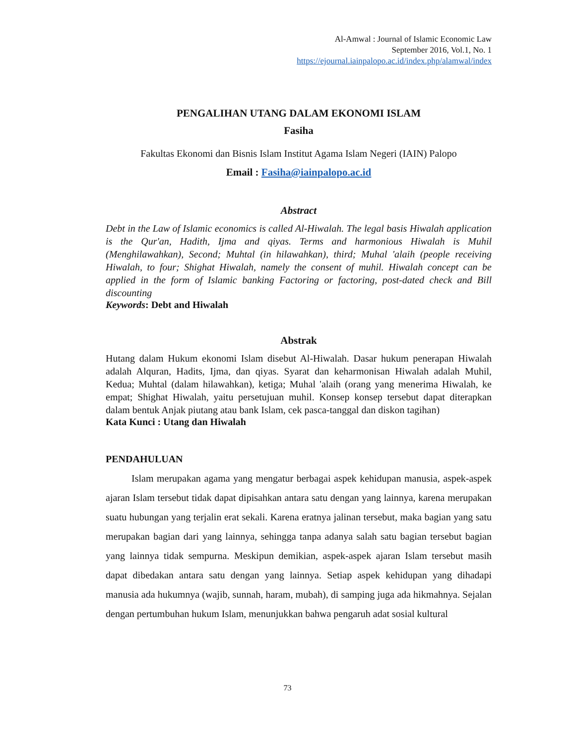Al-Amwal : Journal of Islamic Economic Law
September 2016, Vol.1, No. 1
https://ejournal.iainpalopo.ac.id/index.php/alamwal/index
PENGALIHAN UTANG DALAM EKONOMI ISLAM
Fasiha
Fakultas Ekonomi dan Bisnis Islam Institut Agama Islam Negeri (IAIN) Palopo
Email : Fasiha@iainpalopo.ac.id
Abstract
Debt in the Law of Islamic economics is called Al-Hiwalah. The legal basis Hiwalah application is the Qur'an, Hadith, Ijma and qiyas. Terms and harmonious Hiwalah is Muhil (Menghilawahkan), Second; Muhtal (in hilawahkan), third; Muhal 'alaih (people receiving Hiwalah, to four; Shighat Hiwalah, namely the consent of muhil. Hiwalah concept can be applied in the form of Islamic banking Factoring or factoring, post-dated check and Bill discounting
Keywords: Debt and Hiwalah
Abstrak
Hutang dalam Hukum ekonomi Islam disebut Al-Hiwalah. Dasar hukum penerapan Hiwalah adalah Alquran, Hadits, Ijma, dan qiyas. Syarat dan keharmonisan Hiwalah adalah Muhil, Kedua; Muhtal (dalam hilawahkan), ketiga; Muhal 'alaih (orang yang menerima Hiwalah, ke empat; Shighat Hiwalah, yaitu persetujuan muhil. Konsep konsep tersebut dapat diterapkan dalam bentuk Anjak piutang atau bank Islam, cek pasca-tanggal dan diskon tagihan)
Kata Kunci : Utang dan Hiwalah
PENDAHULUAN
Islam merupakan agama yang mengatur berbagai aspek kehidupan manusia, aspek-aspek ajaran Islam tersebut tidak dapat dipisahkan antara satu dengan yang lainnya, karena merupakan suatu hubungan yang terjalin erat sekali. Karena eratnya jalinan tersebut, maka bagian yang satu merupakan bagian dari yang lainnya, sehingga tanpa adanya salah satu bagian tersebut bagian yang lainnya tidak sempurna. Meskipun demikian, aspek-aspek ajaran Islam tersebut masih dapat dibedakan antara satu dengan yang lainnya. Setiap aspek kehidupan yang dihadapi manusia ada hukumnya (wajib, sunnah, haram, mubah), di samping juga ada hikmahnya. Sejalan dengan pertumbuhan hukum Islam, menunjukkan bahwa pengaruh adat sosial kultural
73